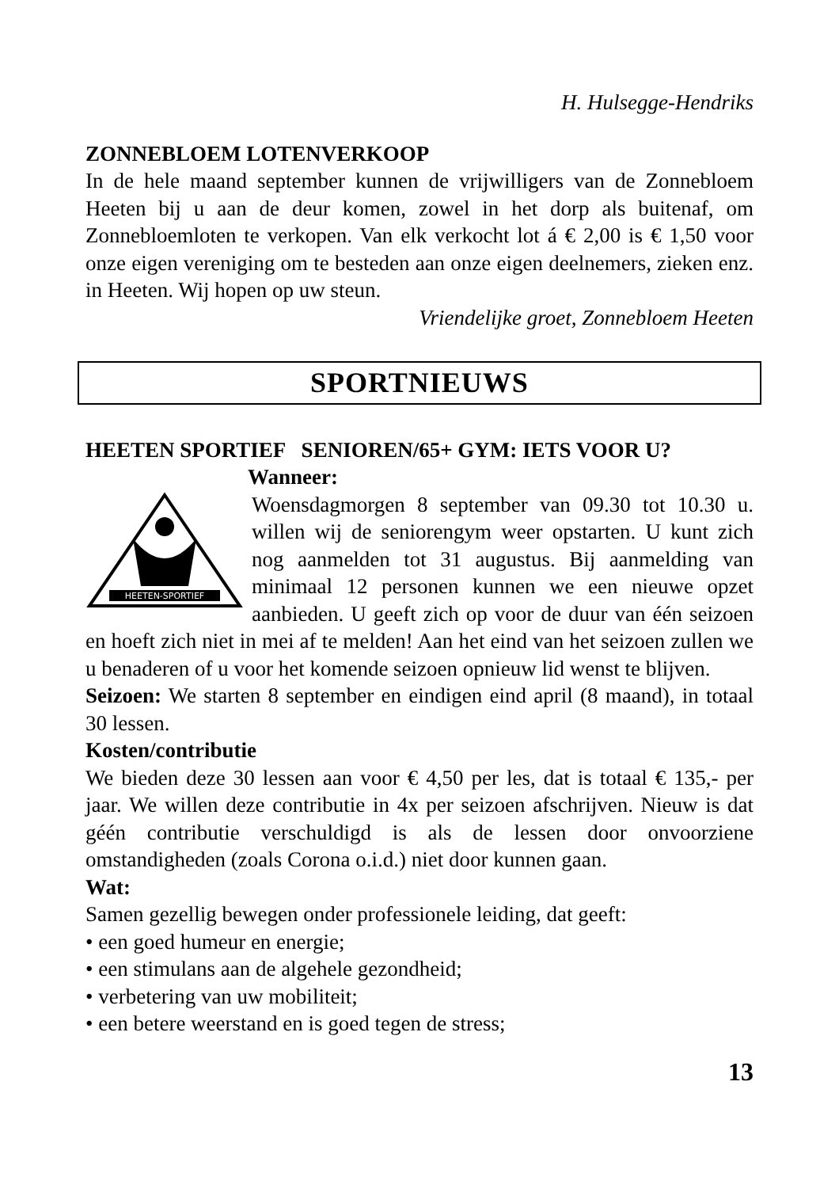H. Hulsegge-Hendriks
ZONNEBLOEM LOTENVERKOOP
In de hele maand september kunnen de vrijwilligers van de Zonnebloem Heeten bij u aan de deur komen, zowel in het dorp als buitenaf, om Zonnebloemloten te verkopen. Van elk verkocht lot á € 2,00 is € 1,50 voor onze eigen vereniging om te besteden aan onze eigen deelnemers, zieken enz. in Heeten. Wij hopen op uw steun.
Vriendelijke groet, Zonnebloem Heeten
SPORTNIEUWS
HEETEN SPORTIEF SENIOREN/65+ GYM: IETS VOOR U?
Wanneer:
HEETEN-SPORTIEF
Woensdagmorgen 8 september van 09.30 tot 10.30 u. willen wij de seniorengym weer opstarten. U kunt zich nog aanmelden tot 31 augustus. Bij aanmelding van minimaal 12 personen kunnen we een nieuwe opzet aanbieden. U geeft zich op voor de duur van één seizoen en hoeft zich niet in mei af te melden! Aan het eind van het seizoen zullen we u benaderen of u voor het komende seizoen opnieuw lid wenst te blijven.
Seizoen: We starten 8 september en eindigen eind april (8 maand), in totaal 30 lessen.
Kosten/contributie
We bieden deze 30 lessen aan voor € 4,50 per les, dat is totaal € 135,- per jaar. We willen deze contributie in 4x per seizoen afschrijven. Nieuw is dat géén contributie verschuldigd is als de lessen door onvoorziene omstandigheden (zoals Corona o.i.d.) niet door kunnen gaan.
Wat:
Samen gezellig bewegen onder professionele leiding, dat geeft:
• een goed humeur en energie;
• een stimulans aan de algehele gezondheid;
• verbetering van uw mobiliteit;
• een betere weerstand en is goed tegen de stress;
13